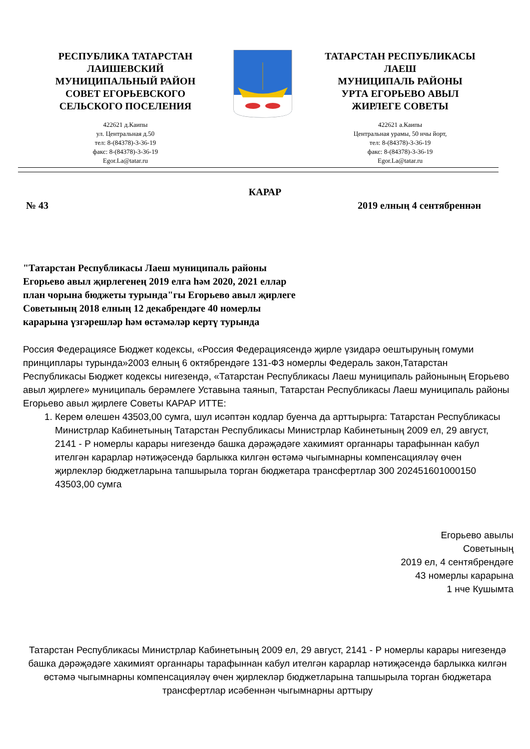РЕСПУБЛИКА ТАТАРСТАН
ЛАИШЕВСКИЙ
МУНИЦИПАЛЬНЫЙ РАЙОН
СОВЕТ ЕГОРЬЕВСКОГО
СЕЛЬСКОГО ПОСЕЛЕНИЯ
422621 д.Каипы
ул. Центральная д.50
тел: 8-(84378)-3-36-19
факс: 8-(84378)-3-36-19
Egor.La@tatar.ru
ТАТАРСТАН РЕСПУБЛИКАСЫ
ЛАЕШ
МУНИЦИПАЛЬ РАЙОНЫ
УРТА ЕГОРЬЕВО АВЫЛ
ЖИРЛЕГЕ СОВЕТЫ
422621 а.Каипы
Центральная урамы, 50 нчы йорт,
тел: 8-(84378)-3-36-19
факс: 8-(84378)-3-36-19
Egor.La@tatar.ru
КАРАР
№ 43 2019 елның 4 сентябреннән
"Татарстан Республикасы Лаеш муниципаль районы
Егорьево авыл җирлегенең 2019 елга һәм 2020, 2021 еллар
план чорына бюджеты турында"гы Егорьево авыл җирлеге
Советының 2018 елның 12 декабрендәге 40 номерлы
карарына үзгәрешләр һәм өстәмәләр кертү турында
Россия Федерациясе Бюджет кодексы, «Россия Федерациясендә җирле үзидарә оештыруның гомуми принциплары турында»2003 елның 6 октябрендәге 131-ФЗ номерлы Федераль закон,Татарстан Республикасы Бюджет кодексы нигезендә, «Татарстан Республикасы Лаеш муниципаль районының Егорьево авыл җирлеге» муниципаль берәмлеге Уставына таянып, Татарстан Республикасы Лаеш муниципаль районы Егорьево авыл җирлеге Советы КАРАР ИТТЕ:
1. Керем өлешен 43503,00 сумга, шул исәптән кодлар буенча да арттырырга: Татарстан Республикасы Министрлар Кабинетының Татарстан Республикасы Министрлар Кабинетының 2009 ел, 29 август, 2141 - Р номерлы карары нигезендә башка дәрәҗәдәге хакимият органнары тарафыннан кабул ителгән карарлар нәтиҗәсендә барлыкка килгән өстәмә чыгымнарны компенсацияләү өчен җирлекләр бюджетларына тапшырыла торган бюджетара трансфертлар 300 202451601000150 43503,00 сумга
Егорьево авылы
Советының
2019 ел, 4 сентябрендәге
43 номерлы карарына
1 нче Кушымта
Татарстан Республикасы Министрлар Кабинетының 2009 ел, 29 август, 2141 - Р номерлы карары нигезендә башка дәрәҗәдәге хакимият органнары тарафыннан кабул ителгән карарлар нәтиҗәсендә барлыкка килгән өстәмә чыгымнарны компенсацияләү өчен җирлекләр бюджетларына тапшырыла торган бюджетара трансфертлар исәбеннән чыгымнарны арттыру